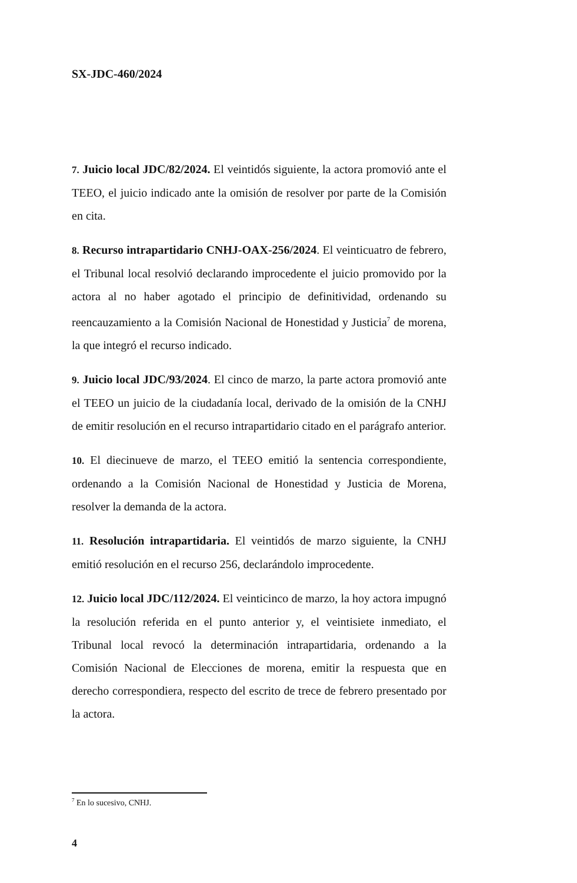SX-JDC-460/2024
7. Juicio local JDC/82/2024. El veintidós siguiente, la actora promovió ante el TEEO, el juicio indicado ante la omisión de resolver por parte de la Comisión en cita.
8. Recurso intrapartidario CNHJ-OAX-256/2024. El veinticuatro de febrero, el Tribunal local resolvió declarando improcedente el juicio promovido por la actora al no haber agotado el principio de definitividad, ordenando su reencauzamiento a la Comisión Nacional de Honestidad y Justicia<sup>7</sup> de morena, la que integró el recurso indicado.
9. Juicio local JDC/93/2024. El cinco de marzo, la parte actora promovió ante el TEEO un juicio de la ciudadanía local, derivado de la omisión de la CNHJ de emitir resolución en el recurso intrapartidario citado en el parágrafo anterior.
10. El diecinueve de marzo, el TEEO emitió la sentencia correspondiente, ordenando a la Comisión Nacional de Honestidad y Justicia de Morena, resolver la demanda de la actora.
11. Resolución intrapartidaria. El veintidós de marzo siguiente, la CNHJ emitió resolución en el recurso 256, declarándolo improcedente.
12. Juicio local JDC/112/2024. El veinticinco de marzo, la hoy actora impugnó la resolución referida en el punto anterior y, el veintisiete inmediato, el Tribunal local revocó la determinación intrapartidaria, ordenando a la Comisión Nacional de Elecciones de morena, emitir la respuesta que en derecho correspondiera, respecto del escrito de trece de febrero presentado por la actora.
<sup>7</sup> En lo sucesivo, CNHJ.
4